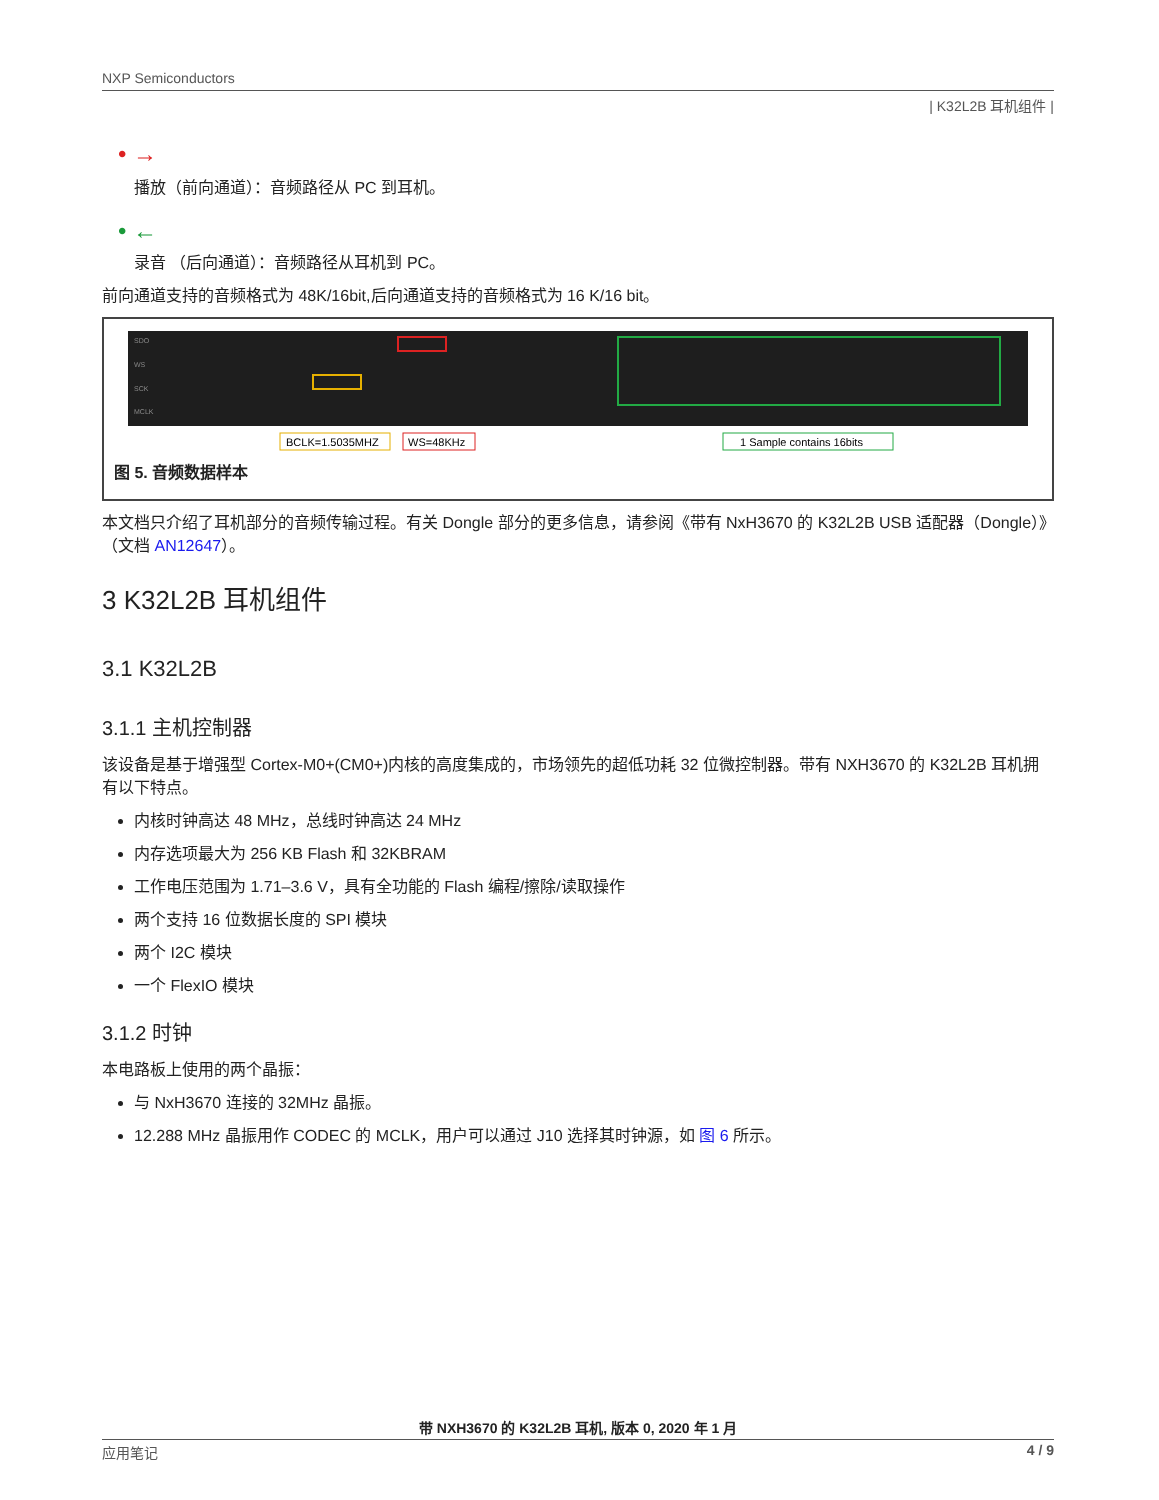NXP Semiconductors
| K32L2B 耳机组件 |
• →
播放（前向通道）：音频路径从 PC 到耳机。
• ←
录音 （后向通道）：音频路径从耳机到 PC。
前向通道支持的音频格式为 48K/16bit,后向通道支持的音频格式为 16 K/16 bit。
SDO
WS
SCK
MCLK
BCLK=1.5035MHZ
WS=48KHz
1 Sample contains 16bits
图 5. 音频数据样本
本文档只介绍了耳机部分的音频传输过程。有关 Dongle 部分的更多信息，请参阅《带有 NxH3670 的 K32L2B USB 适配器（Dongle）》（文档 AN12647）。
3 K32L2B 耳机组件
3.1 K32L2B
3.1.1 主机控制器
该设备是基于增强型 Cortex-M0+(CM0+)内核的高度集成的，市场领先的超低功耗 32 位微控制器。带有 NXH3670 的 K32L2B 耳机拥有以下特点。
内核时钟高达 48 MHz，总线时钟高达 24 MHz
内存选项最大为 256 KB Flash 和 32KBRAM
工作电压范围为 1.71–3.6 V，具有全功能的 Flash 编程/擦除/读取操作
两个支持 16 位数据长度的 SPI 模块
两个 I2C 模块
一个 FlexIO 模块
3.1.2 时钟
本电路板上使用的两个晶振：
与 NxH3670 连接的 32MHz 晶振。
12.288 MHz 晶振用作 CODEC 的 MCLK，用户可以通过 J10 选择其时钟源，如 图 6 所示。
带 NXH3670 的 K32L2B 耳机, 版本 0, 2020 年 1 月
应用笔记 4 / 9